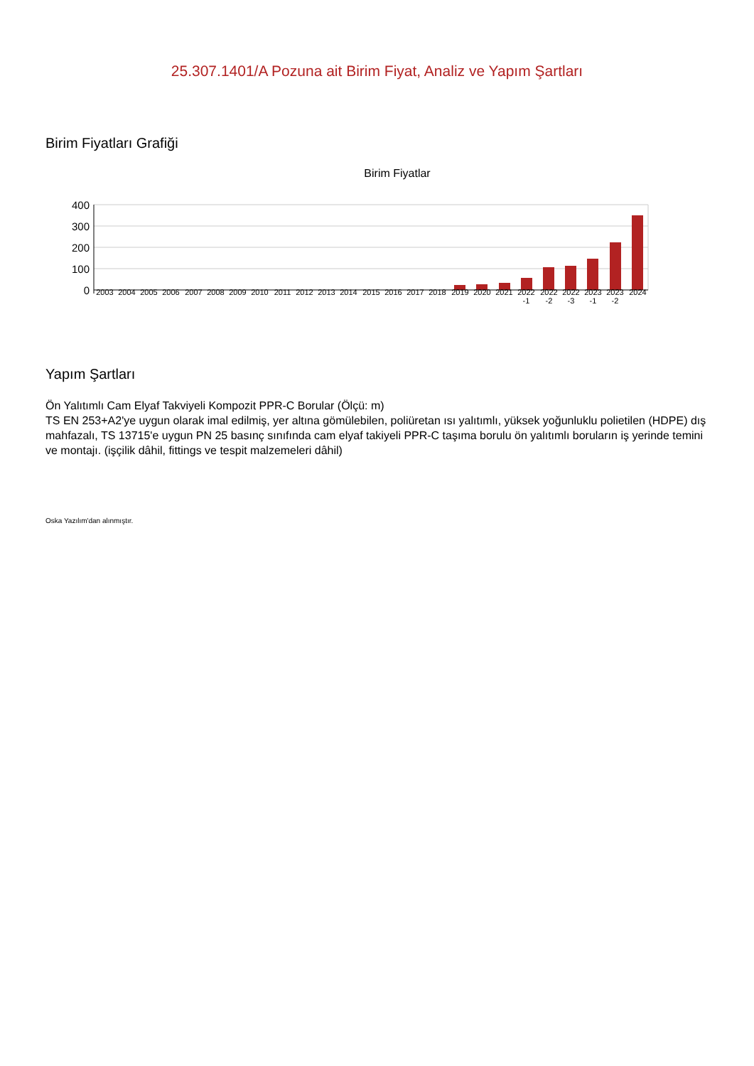25.307.1401/A Pozuna ait Birim Fiyat, Analiz ve Yapım Şartları
Birim Fiyatları Grafiği
Birim Fiyatlar
400
300
200
100
0 2003 2004 2005 2006 2007 2008 2009 2010 2011 2012 2013 2014 2015 2016 2017 2018 2019 2020 2021
2022 -1
2022 -2
2022 -3
2023 -1
2023 -2
2024
Yapım Şartları
Ön Yalıtımlı Cam Elyaf Takviyeli Kompozit PPR-C Borular (Ölçü: m)
TS EN 253+A2'ye uygun olarak imal edilmiş, yer altına gömülebilen, poliüretan ısı yalıtımlı, yüksek yoğunluklu polietilen (HDPE) dış mahfazalı, TS 13715'e uygun PN 25 basınç sınıfında cam elyaf takiyeli PPR-C taşıma borulu ön yalıtımlı boruların iş yerinde temini ve montajı. (işçilik dâhil, fittings ve tespit malzemeleri dâhil)
Oska Yazılım'dan alınmıştır.